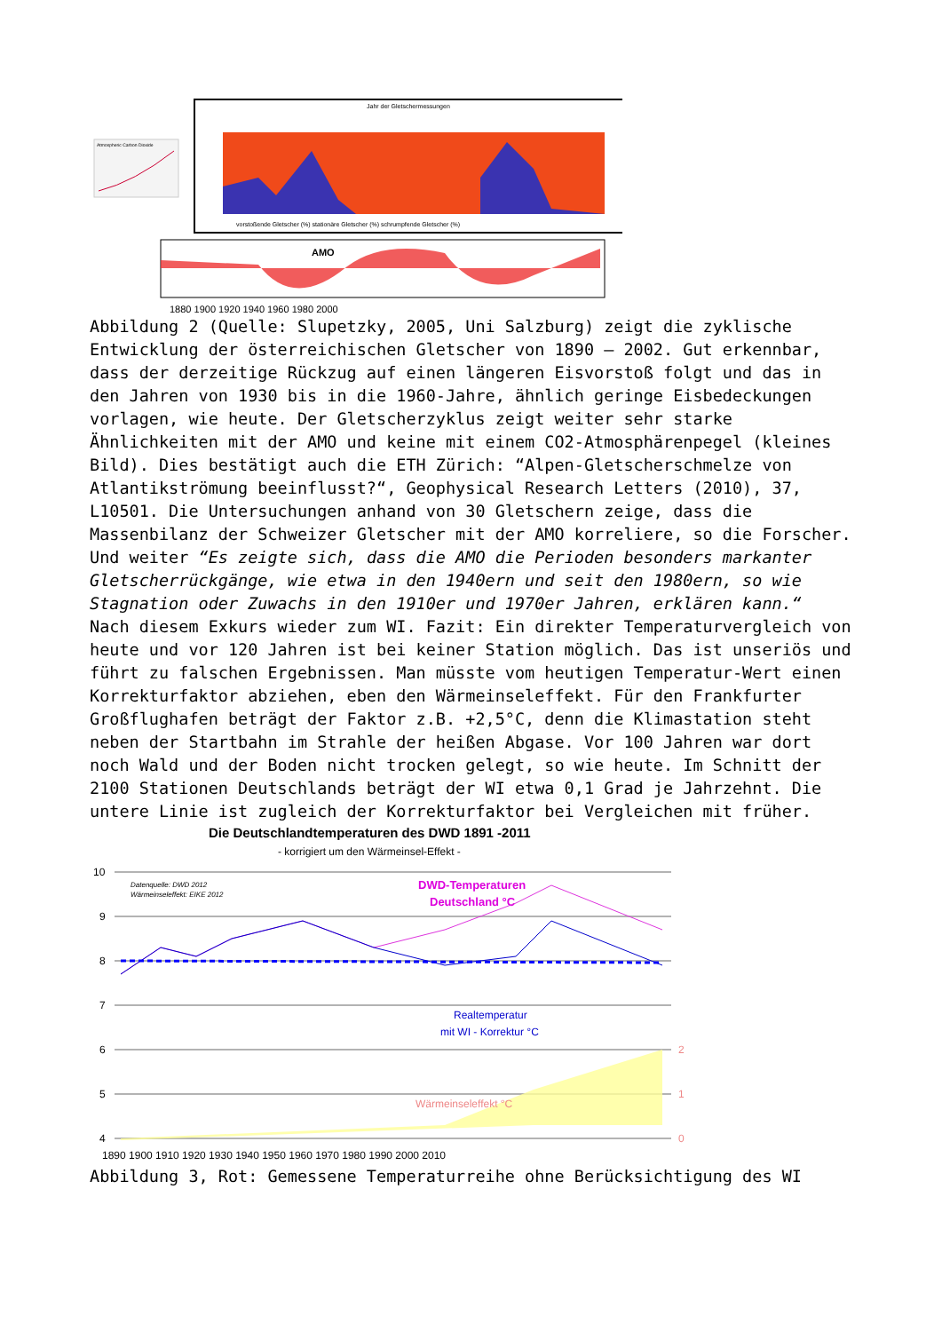Atmospheric Carbon Dioxide
Jahr der Gletschermessungen
vorstoßende Gletscher (%) stationäre Gletscher (%) schrumpfende Gletscher (%)
AMO
1880 1900 1920 1940 1960 1980 2000
Abbildung 2 (Quelle: Slupetzky, 2005, Uni Salzburg) zeigt die zyklische Entwicklung der österreichischen Gletscher von 1890 – 2002. Gut erkennbar, dass der derzeitige Rückzug auf einen längeren Eisvorstoß folgt und das in den Jahren von 1930 bis in die 1960-Jahre, ähnlich geringe Eisbedeckungen vorlagen, wie heute. Der Gletscherzyklus zeigt weiter sehr starke Ähnlichkeiten mit der AMO und keine mit einem CO2-Atmosphärenpegel (kleines Bild). Dies bestätigt auch die ETH Zürich: “Alpen-Gletscherschmelze von Atlantikströmung beeinflusst?“, Geophysical Research Letters (2010), 37, L10501. Die Untersuchungen anhand von 30 Gletschern zeige, dass die Massenbilanz der Schweizer Gletscher mit der AMO korreliere, so die Forscher. Und weiter “Es zeigte sich, dass die AMO die Perioden besonders markanter Gletscherrückgänge, wie etwa in den 1940ern und seit den 1980ern, so wie Stagnation oder Zuwachs in den 1910er und 1970er Jahren, erklären kann.“
Nach diesem Exkurs wieder zum WI. Fazit: Ein direkter Temperaturvergleich von heute und vor 120 Jahren ist bei keiner Station möglich. Das ist unseriös und führt zu falschen Ergebnissen. Man müsste vom heutigen Temperatur-Wert einen Korrekturfaktor abziehen, eben den Wärmeinseleffekt. Für den Frankfurter Großflughafen beträgt der Faktor z.B. +2,5°C, denn die Klimastation steht neben der Startbahn im Strahle der heißen Abgase. Vor 100 Jahren war dort noch Wald und der Boden nicht trocken gelegt, so wie heute. Im Schnitt der 2100 Stationen Deutschlands beträgt der WI etwa 0,1 Grad je Jahrzehnt. Die untere Linie ist zugleich der Korrekturfaktor bei Vergleichen mit früher.
Die Deutschlandtemperaturen des DWD 1891 -2011
- korrigiert um den Wärmeinsel-Effekt -
10
9
8
7
6
5
4
2
1
0
Datenquelle: DWD 2012
Wärmeinseleffekt: EIKE 2012
DWD-Temperaturen
Deutschland °C
Realtemperatur
mit WI - Korrektur °C
Wärmeinseleffekt °C
1890 1900 1910 1920 1930 1940 1950 1960 1970 1980 1990 2000 2010
Abbildung 3, Rot: Gemessene Temperaturreihe ohne Berücksichtigung des WI